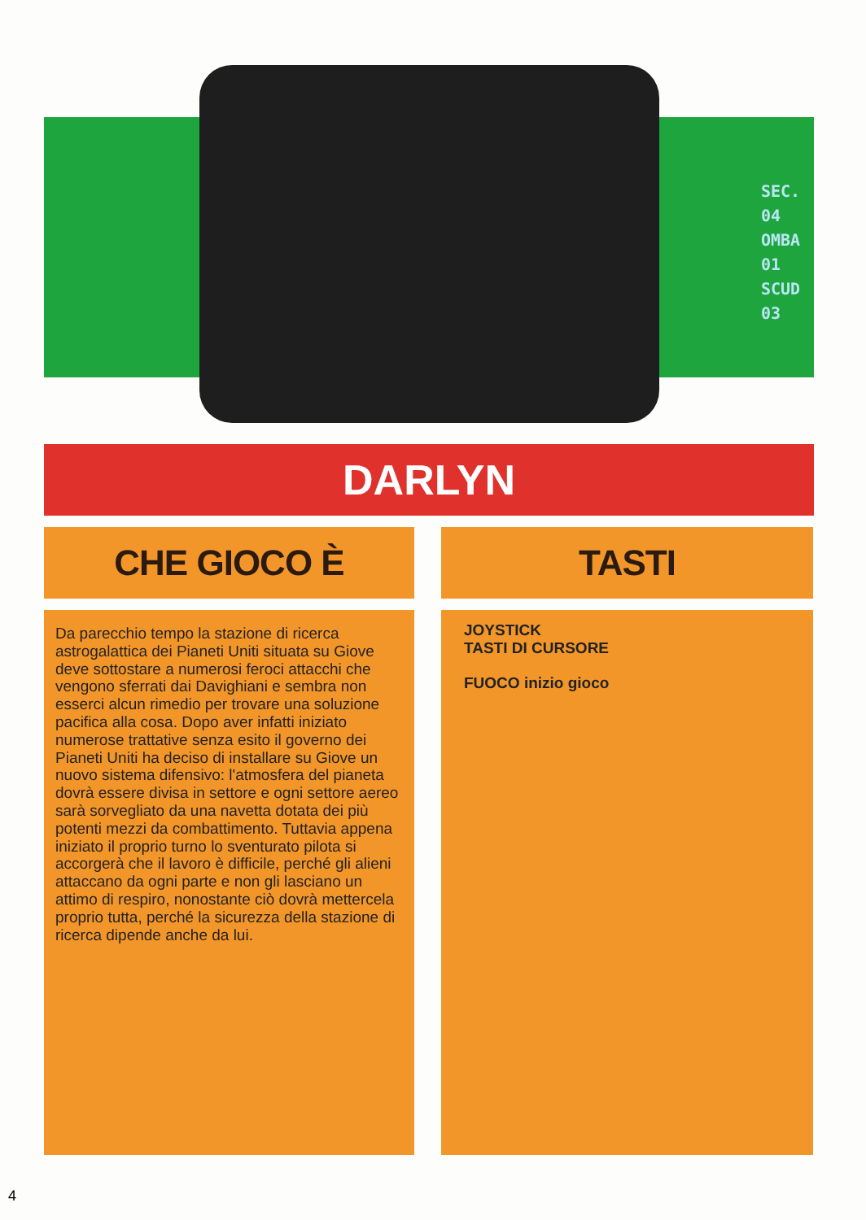SEC. 04
OMBA 01
SCUD 03
DARLYN
CHE GIOCO È TASTI
Da parecchio tempo la stazione di ricerca astrogalattica dei Pianeti Uniti situata su Giove deve sottostare a numerosi feroci attacchi che vengono sferrati dai Davighiani e sembra non esserci alcun rimedio per trovare una soluzione pacifica alla cosa. Dopo aver infatti iniziato numerose trattative senza esito il governo dei Pianeti Uniti ha deciso di installare su Giove un nuovo sistema difensivo: l'atmosfera del pianeta dovrà essere divisa in settore e ogni settore aereo sarà sorvegliato da una navetta dotata dei più potenti mezzi da combattimento. Tuttavia appena iniziato il proprio turno lo sventurato pilota si accorgerà che il lavoro è difficile, perché gli alieni attaccano da ogni parte e non gli lasciano un attimo di respiro, nonostante ciò dovrà mettercela proprio tutta, perché la sicurezza della stazione di ricerca dipende anche da lui.
JOYSTICK
TASTI DI CURSORE
FUOCO inizio gioco
4